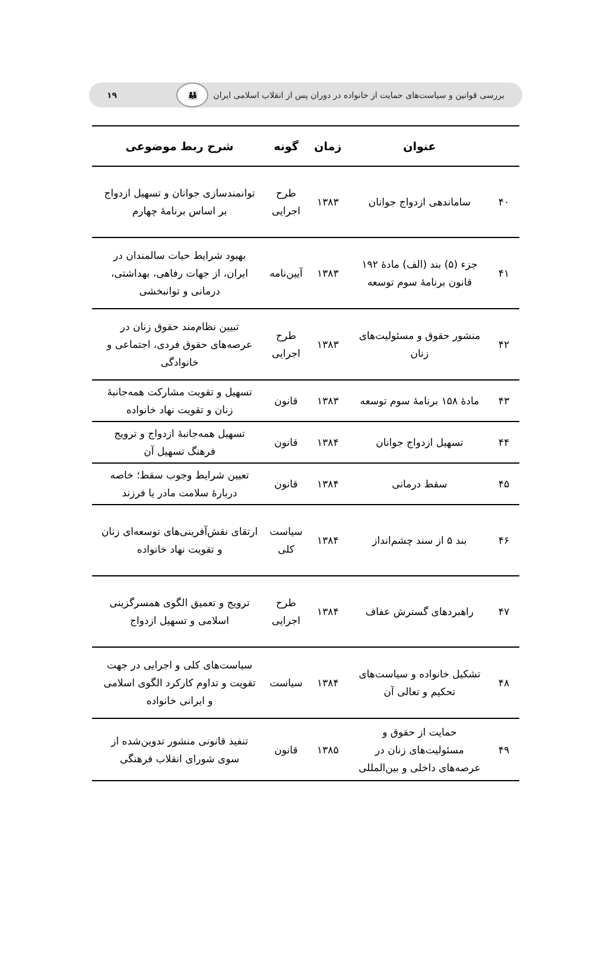بررسی قوانین و سیاست‌های حمایت از خانواده در دوران پس از انقلاب اسلامی ایران 👪 ۱۹
| | عنوان | زمان | گونه | شرح ربط موضوعی |
| --- | --- | --- | --- | --- |
| ۴۰ | ساماندهی ازدواج جوانان | ۱۳۸۳ | طرح اجرایی | توانمندسازی جوانان و تسهیل ازدواج بر اساس برنامهٔ چهارم |
| ۴۱ | جزء (۵) بند (الف) مادهٔ ۱۹۲ قانون برنامهٔ سوم توسعه | ۱۳۸۳ | آیین‌نامه | بهبود شرایط حیات سالمندان در ایران، از جهات رفاهی، بهداشتی، درمانی و توانبخشی |
| ۴۲ | منشور حقوق و مسئولیت‌های زنان | ۱۳۸۳ | طرح اجرایی | تبیین نظام‌مند حقوق زنان در عرصه‌های حقوق فردی، اجتماعی و خانوادگی |
| ۴۳ | مادهٔ ۱۵۸ برنامهٔ سوم توسعه | ۱۳۸۳ | قانون | تسهیل و تقویت مشارکت همه‌جانبهٔ زنان و تقویت نهاد خانواده |
| ۴۴ | تسهیل ازدواج جوانان | ۱۳۸۴ | قانون | تسهیل همه‌جانبهٔ ازدواج و ترویج فرهنگ تسهیل آن |
| ۴۵ | سقط درمانی | ۱۳۸۴ | قانون | تعیین شرایط وجوب سقط؛ خاصه دربارهٔ سلامت مادر یا فرزند |
| ۴۶ | بند ۵ از سند چشم‌انداز | ۱۳۸۴ | سیاست کلی | ارتقای نقش‌آفرینی‌های توسعه‌ای زنان و تقویت نهاد خانواده |
| ۴۷ | راهبردهای گسترش عفاف | ۱۳۸۴ | طرح اجرایی | ترویج و تعمیق الگوی همسرگزینی اسلامی و تسهیل ازدواج |
| ۴۸ | تشکیل خانواده و سیاست‌های تحکیم و تعالی آن | ۱۳۸۴ | سیاست | سیاست‌های کلی و اجرایی در جهت تقویت و تداوم کارکرد الگوی اسلامی و ایرانی خانواده |
| ۴۹ | حمایت از حقوق و مسئولیت‌های زنان در عرصه‌های داخلی و بین‌المللی | ۱۳۸۵ | قانون | تنفیذ قانونی منشور تدوین‌شده از سوی شورای انقلاب فرهنگی |